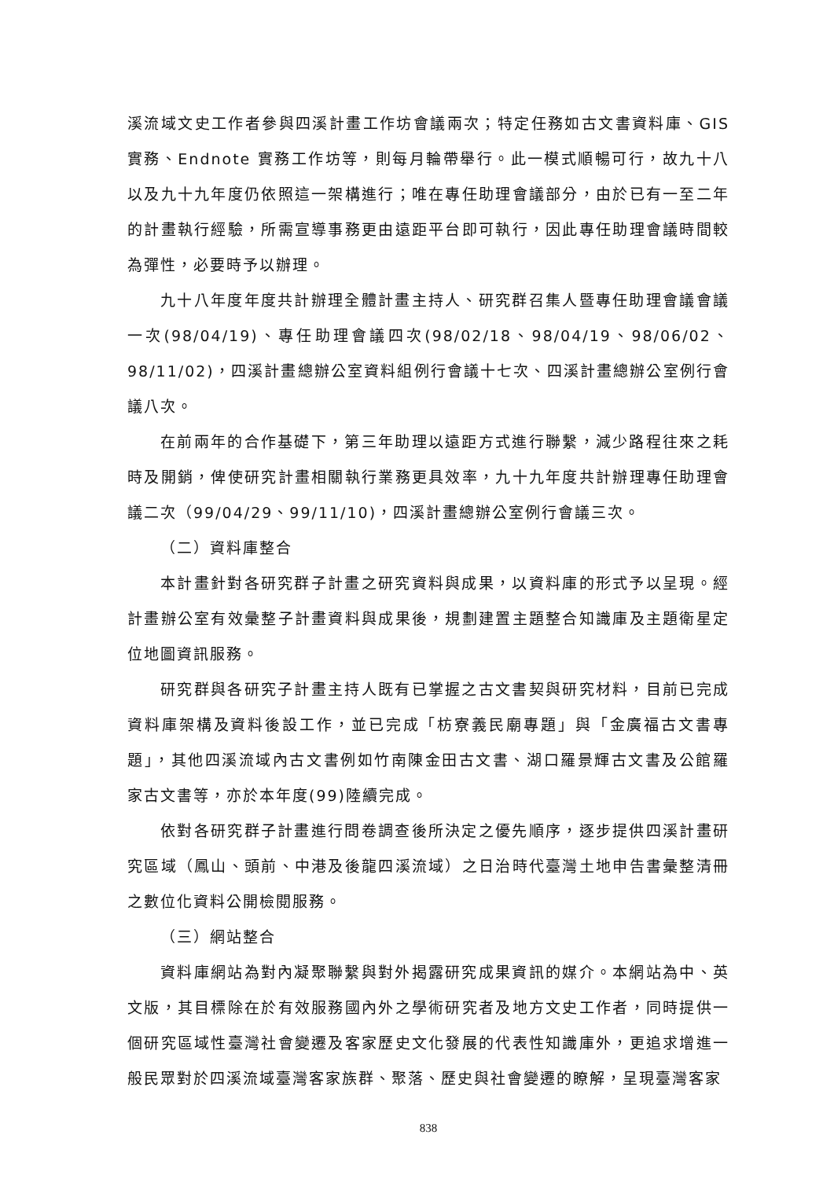溪流域文史工作者參與四溪計畫工作坊會議兩次；特定任務如古文書資料庫、GIS 實務、Endnote 實務工作坊等，則每月輪帶舉行。此一模式順暢可行，故九十八以及九十九年度仍依照這一架構進行；唯在專任助理會議部分，由於已有一至二年的計畫執行經驗，所需宣導事務更由遠距平台即可執行，因此專任助理會議時間較為彈性，必要時予以辦理。
九十八年度年度共計辦理全體計畫主持人、研究群召集人暨專任助理會議會議一次(98/04/19)、專任助理會議四次(98/02/18、98/04/19、98/06/02、98/11/02)，四溪計畫總辦公室資料組例行會議十七次、四溪計畫總辦公室例行會議八次。
在前兩年的合作基礎下，第三年助理以遠距方式進行聯繫，減少路程往來之耗時及開銷，俾使研究計畫相關執行業務更具效率，九十九年度共計辦理專任助理會議二次（99/04/29、99/11/10)，四溪計畫總辦公室例行會議三次。
（二）資料庫整合
本計畫針對各研究群子計畫之研究資料與成果，以資料庫的形式予以呈現。經計畫辦公室有效彙整子計畫資料與成果後，規劃建置主題整合知識庫及主題衛星定位地圖資訊服務。
研究群與各研究子計畫主持人既有已掌握之古文書契與研究材料，目前已完成資料庫架構及資料後設工作，並已完成「枋寮義民廟專題」與「金廣福古文書專題」，其他四溪流域內古文書例如竹南陳金田古文書、湖口羅景輝古文書及公館羅家古文書等，亦於本年度(99)陸續完成。
依對各研究群子計畫進行問卷調查後所決定之優先順序，逐步提供四溪計畫研究區域（鳳山、頭前、中港及後龍四溪流域）之日治時代臺灣土地申告書彙整清冊之數位化資料公開檢閱服務。
（三）網站整合
資料庫網站為對內凝聚聯繫與對外揭露研究成果資訊的媒介。本網站為中、英文版，其目標除在於有效服務國內外之學術研究者及地方文史工作者，同時提供一個研究區域性臺灣社會變遷及客家歷史文化發展的代表性知識庫外，更追求增進一般民眾對於四溪流域臺灣客家族群、聚落、歷史與社會變遷的瞭解，呈現臺灣客家
838